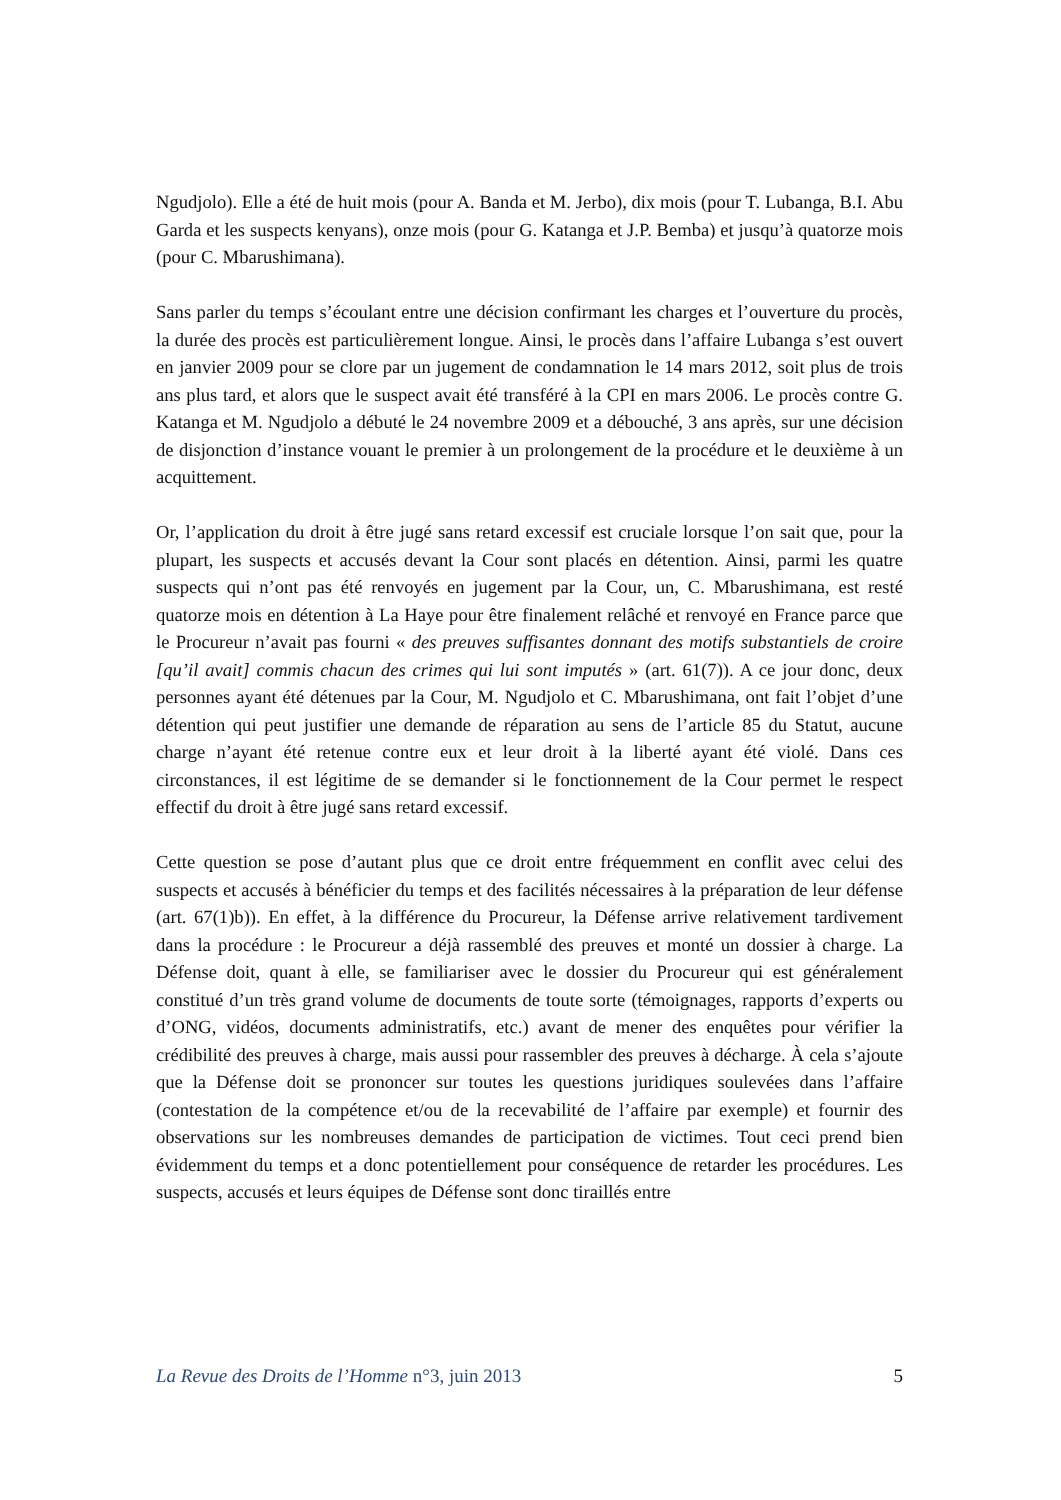Ngudjolo). Elle a été de huit mois (pour A. Banda et M. Jerbo), dix mois (pour T. Lubanga, B.I. Abu Garda et les suspects kenyans), onze mois (pour G. Katanga et J.P. Bemba) et jusqu’à quatorze mois (pour C. Mbarushimana).
Sans parler du temps s’écoulant entre une décision confirmant les charges et l’ouverture du procès, la durée des procès est particulièrement longue. Ainsi, le procès dans l’affaire Lubanga s’est ouvert en janvier 2009 pour se clore par un jugement de condamnation le 14 mars 2012, soit plus de trois ans plus tard, et alors que le suspect avait été transféré à la CPI en mars 2006. Le procès contre G. Katanga et M. Ngudjolo a débuté le 24 novembre 2009 et a débouché, 3 ans après, sur une décision de disjonction d’instance vouant le premier à un prolongement de la procédure et le deuxième à un acquittement.
Or, l’application du droit à être jugé sans retard excessif est cruciale lorsque l’on sait que, pour la plupart, les suspects et accusés devant la Cour sont placés en détention. Ainsi, parmi les quatre suspects qui n’ont pas été renvoyés en jugement par la Cour, un, C. Mbarushimana, est resté quatorze mois en détention à La Haye pour être finalement relâché et renvoyé en France parce que le Procureur n’avait pas fourni « des preuves suffisantes donnant des motifs substantiels de croire [qu’il avait] commis chacun des crimes qui lui sont imputés » (art. 61(7)). A ce jour donc, deux personnes ayant été détenues par la Cour, M. Ngudjolo et C. Mbarushimana, ont fait l’objet d’une détention qui peut justifier une demande de réparation au sens de l’article 85 du Statut, aucune charge n’ayant été retenue contre eux et leur droit à la liberté ayant été violé. Dans ces circonstances, il est légitime de se demander si le fonctionnement de la Cour permet le respect effectif du droit à être jugé sans retard excessif.
Cette question se pose d’autant plus que ce droit entre fréquemment en conflit avec celui des suspects et accusés à bénéficier du temps et des facilités nécessaires à la préparation de leur défense (art. 67(1)b)). En effet, à la différence du Procureur, la Défense arrive relativement tardivement dans la procédure : le Procureur a déjà rassemblé des preuves et monté un dossier à charge. La Défense doit, quant à elle, se familiariser avec le dossier du Procureur qui est généralement constitué d’un très grand volume de documents de toute sorte (témoignages, rapports d’experts ou d’ONG, vidéos, documents administratifs, etc.) avant de mener des enquêtes pour vérifier la crédibilité des preuves à charge, mais aussi pour rassembler des preuves à décharge. À cela s’ajoute que la Défense doit se prononcer sur toutes les questions juridiques soulevées dans l’affaire (contestation de la compétence et/ou de la recevabilité de l’affaire par exemple) et fournir des observations sur les nombreuses demandes de participation de victimes. Tout ceci prend bien évidemment du temps et a donc potentiellement pour conséquence de retarder les procédures. Les suspects, accusés et leurs équipes de Défense sont donc tiraillés entre
La Revue des Droits de l’Homme n°3, juin 2013 5